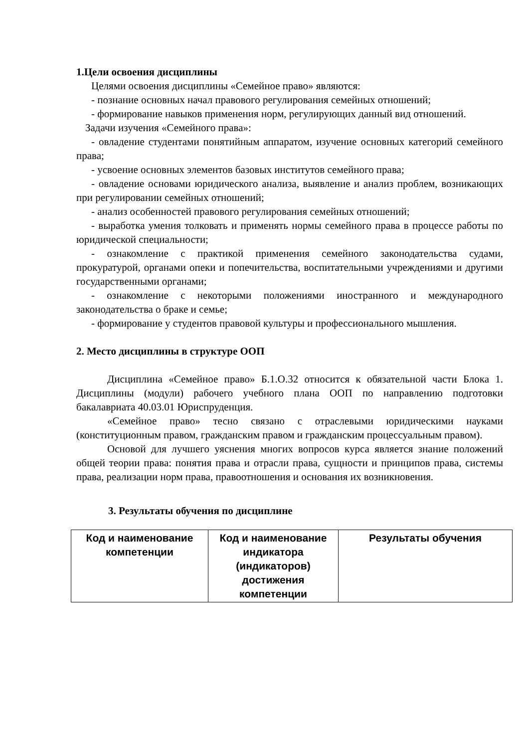1.Цели освоения дисциплины
Целями освоения дисциплины «Семейное право» являются:
- познание основных начал правового регулирования семейных отношений;
- формирование навыков применения норм, регулирующих данный вид отношений.
Задачи изучения «Семейного права»:
- овладение студентами понятийным аппаратом, изучение основных категорий семейного права;
- усвоение основных элементов базовых институтов семейного права;
- овладение основами юридического анализа, выявление и анализ проблем, возникающих при регулировании семейных отношений;
- анализ особенностей правового регулирования семейных отношений;
- выработка умения толковать и применять нормы семейного права в процессе работы по юридической специальности;
- ознакомление с практикой применения семейного законодательства судами, прокуратурой, органами опеки и попечительства, воспитательными учреждениями и другими государственными органами;
- ознакомление с некоторыми положениями иностранного и международного законодательства о браке и семье;
- формирование у студентов правовой культуры и профессионального мышления.
2. Место дисциплины в структуре ООП
Дисциплина «Семейное право» Б.1.О.32 относится к обязательной части Блока 1. Дисциплины (модули) рабочего учебного плана ООП по направлению подготовки бакалавриата 40.03.01 Юриспруденция.
«Семейное право» тесно связано с отраслевыми юридическими науками (конституционным правом, гражданским правом и гражданским процессуальным правом).
Основой для лучшего уяснения многих вопросов курса является знание положений общей теории права: понятия права и отрасли права, сущности и принципов права, системы права, реализации норм права, правоотношения и основания их возникновения.
3. Результаты обучения по дисциплине
| Код и наименование компетенции | Код и наименование индикатора (индикаторов) достижения компетенции | Результаты обучения |
| --- | --- | --- |